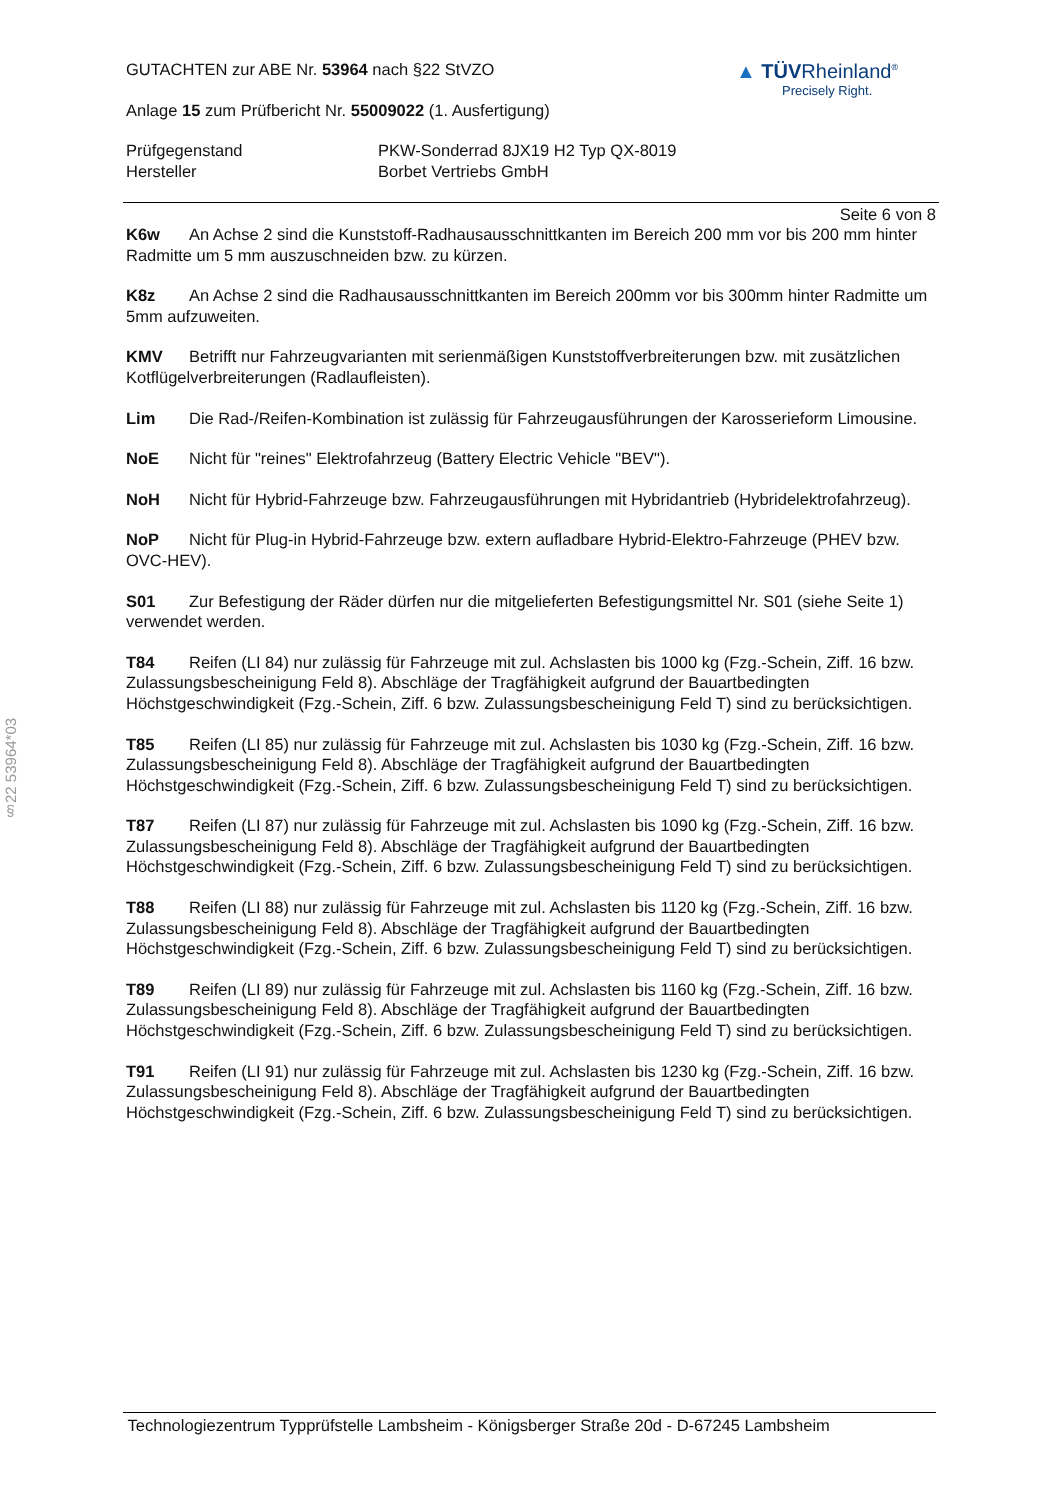§22 53964*03
GUTACHTEN zur ABE Nr. 53964 nach §22 StVZO
Anlage 15 zum Prüfbericht Nr. 55009022 (1. Ausfertigung)
▲ TÜVRheinland<sup>®</sup>
Precisely Right.
Prüfgegenstand
Hersteller
PKW-Sonderrad 8JX19 H2 Typ QX-8019
Borbet Vertriebs GmbH
Seite 6 von 8
K6w An Achse 2 sind die Kunststoff-Radhausausschnittkanten im Bereich 200 mm vor bis 200 mm hinter Radmitte um 5 mm auszuschneiden bzw. zu kürzen.
K8z An Achse 2 sind die Radhausausschnittkanten im Bereich 200mm vor bis 300mm hinter Radmitte um 5mm aufzuweiten.
KMV Betrifft nur Fahrzeugvarianten mit serienmäßigen Kunststoffverbreiterungen bzw. mit zusätzlichen Kotflügelverbreiterungen (Radlaufleisten).
Lim Die Rad-/Reifen-Kombination ist zulässig für Fahrzeugausführungen der Karosserieform Limousine.
NoE Nicht für "reines" Elektrofahrzeug (Battery Electric Vehicle "BEV").
NoH Nicht für Hybrid-Fahrzeuge bzw. Fahrzeugausführungen mit Hybridantrieb (Hybridelektrofahrzeug).
NoP Nicht für Plug-in Hybrid-Fahrzeuge bzw. extern aufladbare Hybrid-Elektro-Fahrzeuge (PHEV bzw. OVC-HEV).
S01 Zur Befestigung der Räder dürfen nur die mitgelieferten Befestigungsmittel Nr. S01 (siehe Seite 1) verwendet werden.
T84 Reifen (LI 84) nur zulässig für Fahrzeuge mit zul. Achslasten bis 1000 kg (Fzg.-Schein, Ziff. 16 bzw. Zulassungsbescheinigung Feld 8). Abschläge der Tragfähigkeit aufgrund der Bauartbedingten Höchstgeschwindigkeit (Fzg.-Schein, Ziff. 6 bzw. Zulassungsbescheinigung Feld T) sind zu berücksichtigen.
T85 Reifen (LI 85) nur zulässig für Fahrzeuge mit zul. Achslasten bis 1030 kg (Fzg.-Schein, Ziff. 16 bzw. Zulassungsbescheinigung Feld 8). Abschläge der Tragfähigkeit aufgrund der Bauartbedingten Höchstgeschwindigkeit (Fzg.-Schein, Ziff. 6 bzw. Zulassungsbescheinigung Feld T) sind zu berücksichtigen.
T87 Reifen (LI 87) nur zulässig für Fahrzeuge mit zul. Achslasten bis 1090 kg (Fzg.-Schein, Ziff. 16 bzw. Zulassungsbescheinigung Feld 8). Abschläge der Tragfähigkeit aufgrund der Bauartbedingten Höchstgeschwindigkeit (Fzg.-Schein, Ziff. 6 bzw. Zulassungsbescheinigung Feld T) sind zu berücksichtigen.
T88 Reifen (LI 88) nur zulässig für Fahrzeuge mit zul. Achslasten bis 1120 kg (Fzg.-Schein, Ziff. 16 bzw. Zulassungsbescheinigung Feld 8). Abschläge der Tragfähigkeit aufgrund der Bauartbedingten Höchstgeschwindigkeit (Fzg.-Schein, Ziff. 6 bzw. Zulassungsbescheinigung Feld T) sind zu berücksichtigen.
T89 Reifen (LI 89) nur zulässig für Fahrzeuge mit zul. Achslasten bis 1160 kg (Fzg.-Schein, Ziff. 16 bzw. Zulassungsbescheinigung Feld 8). Abschläge der Tragfähigkeit aufgrund der Bauartbedingten Höchstgeschwindigkeit (Fzg.-Schein, Ziff. 6 bzw. Zulassungsbescheinigung Feld T) sind zu berücksichtigen.
T91 Reifen (LI 91) nur zulässig für Fahrzeuge mit zul. Achslasten bis 1230 kg (Fzg.-Schein, Ziff. 16 bzw. Zulassungsbescheinigung Feld 8). Abschläge der Tragfähigkeit aufgrund der Bauartbedingten Höchstgeschwindigkeit (Fzg.-Schein, Ziff. 6 bzw. Zulassungsbescheinigung Feld T) sind zu berücksichtigen.
Technologiezentrum Typprüfstelle Lambsheim - Königsberger Straße 20d - D-67245 Lambsheim